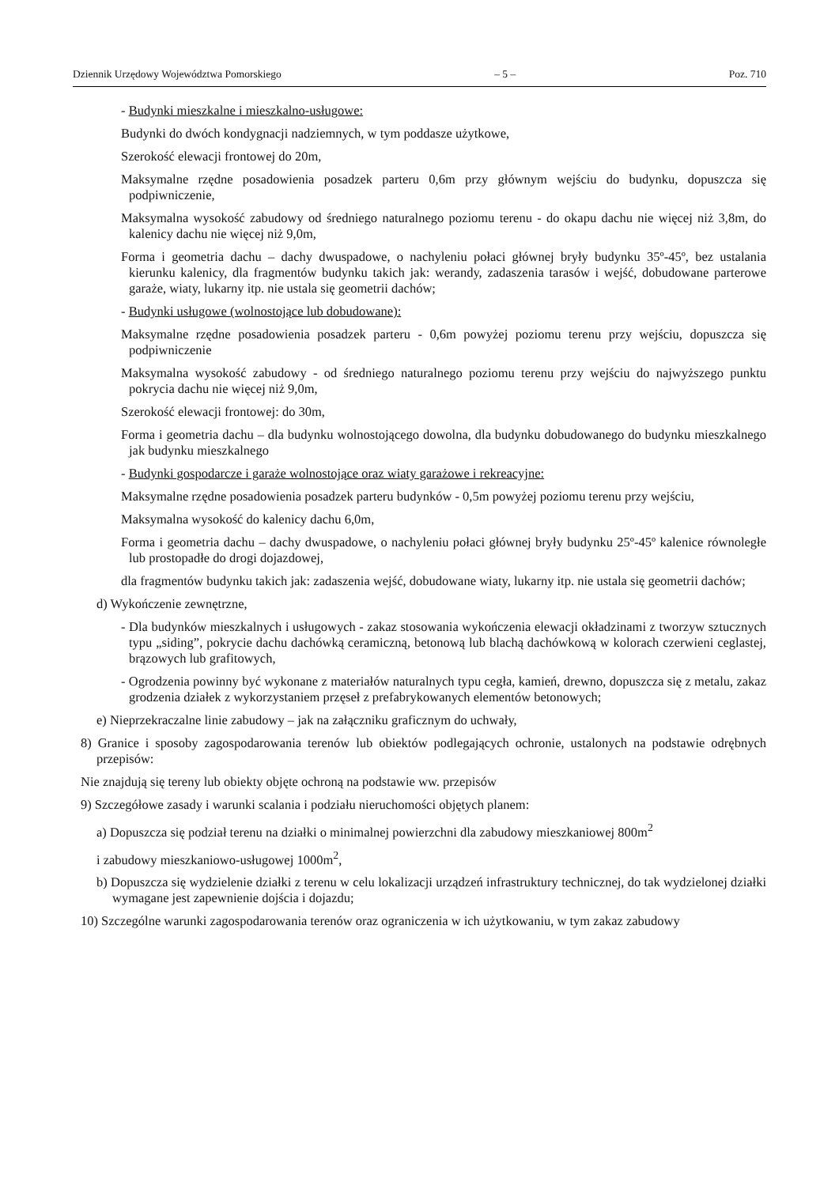Dziennik Urzędowy Województwa Pomorskiego – 5 – Poz. 710
- Budynki mieszkalne i mieszkalno-usługowe:
Budynki do dwóch kondygnacji nadziemnych, w tym poddasze użytkowe,
Szerokość elewacji frontowej do 20m,
Maksymalne rzędne posadowienia posadzek parteru 0,6m przy głównym wejściu do budynku, dopuszcza się podpiwniczenie,
Maksymalna wysokość zabudowy od średniego naturalnego poziomu terenu - do okapu dachu nie więcej niż 3,8m, do kalenicy dachu nie więcej niż 9,0m,
Forma i geometria dachu – dachy dwuspadowe, o nachyleniu połaci głównej bryły budynku 35º-45º, bez ustalania kierunku kalenicy, dla fragmentów budynku takich jak: werandy, zadaszenia tarasów i wejść, dobudowane parterowe garaże, wiaty, lukarny itp. nie ustala się geometrii dachów;
- Budynki usługowe (wolnostojące lub dobudowane):
Maksymalne rzędne posadowienia posadzek parteru - 0,6m powyżej poziomu terenu przy wejściu, dopuszcza się podpiwniczenie
Maksymalna wysokość zabudowy - od średniego naturalnego poziomu terenu przy wejściu do najwyższego punktu pokrycia dachu nie więcej niż 9,0m,
Szerokość elewacji frontowej: do 30m,
Forma i geometria dachu – dla budynku wolnostojącego dowolna, dla budynku dobudowanego do budynku mieszkalnego jak budynku mieszkalnego
- Budynki gospodarcze i garaże wolnostojące oraz wiaty garażowe i rekreacyjne:
Maksymalne rzędne posadowienia posadzek parteru budynków - 0,5m powyżej poziomu terenu przy wejściu,
Maksymalna wysokość do kalenicy dachu 6,0m,
Forma i geometria dachu – dachy dwuspadowe, o nachyleniu połaci głównej bryły budynku 25º-45º kalenice równoległe lub prostopadłe do drogi dojazdowej,
dla fragmentów budynku takich jak: zadaszenia wejść, dobudowane wiaty, lukarny itp. nie ustala się geometrii dachów;
d) Wykończenie zewnętrzne,
- Dla budynków mieszkalnych i usługowych - zakaz stosowania wykończenia elewacji okładzinami z tworzyw sztucznych typu „siding”, pokrycie dachu dachówką ceramiczną, betonową lub blachą dachówkową w kolorach czerwieni ceglastej, brązowych lub grafitowych,
- Ogrodzenia powinny być wykonane z materiałów naturalnych typu cegła, kamień, drewno, dopuszcza się z metalu, zakaz grodzenia działek z wykorzystaniem przęseł z prefabrykowanych elementów betonowych;
e) Nieprzekraczalne linie zabudowy – jak na załączniku graficznym do uchwały,
8) Granice i sposoby zagospodarowania terenów lub obiektów podlegających ochronie, ustalonych na podstawie odrębnych przepisów:
Nie znajdują się tereny lub obiekty objęte ochroną na podstawie ww. przepisów
9) Szczegółowe zasady i warunki scalania i podziału nieruchomości objętych planem:
a) Dopuszcza się podział terenu na działki o minimalnej powierzchni dla zabudowy mieszkaniowej 800m<sup>2</sup>
i zabudowy mieszkaniowo-usługowej 1000m<sup>2</sup>,
b) Dopuszcza się wydzielenie działki z terenu w celu lokalizacji urządzeń infrastruktury technicznej, do tak wydzielonej działki wymagane jest zapewnienie dojścia i dojazdu;
10) Szczególne warunki zagospodarowania terenów oraz ograniczenia w ich użytkowaniu, w tym zakaz zabudowy